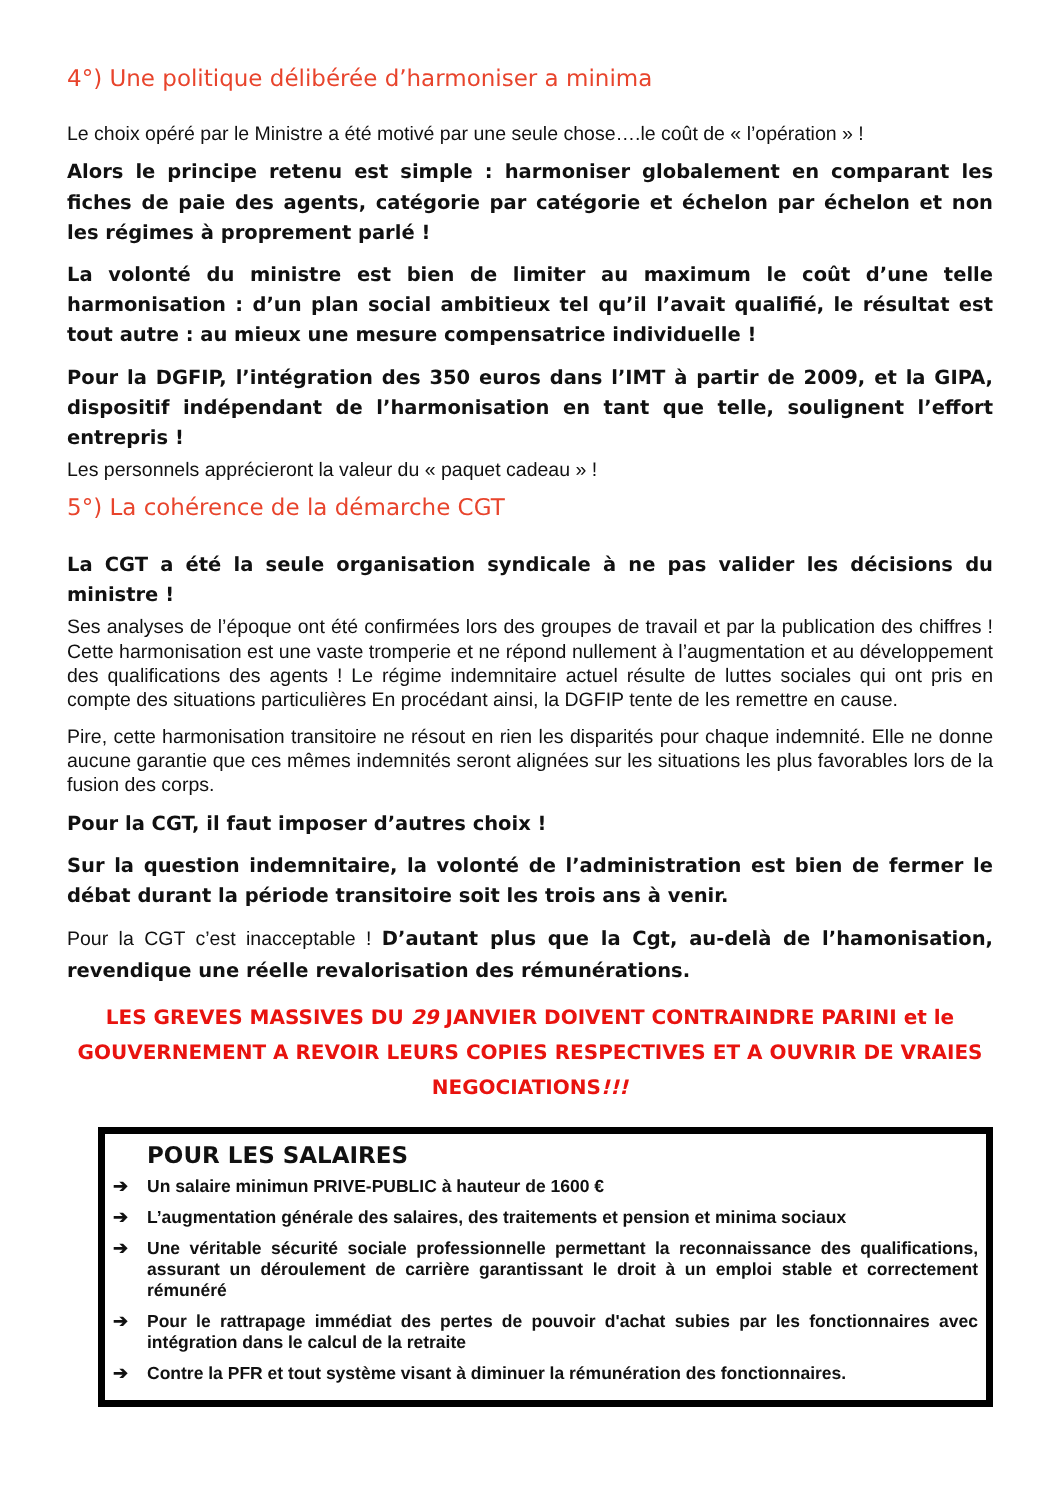4°) Une politique délibérée d’harmoniser a minima
Le choix opéré par le Ministre a été motivé par une seule chose….le coût de « l’opération » !
Alors le principe retenu est simple : harmoniser globalement en comparant les fiches de paie des agents, catégorie par catégorie et échelon par échelon et non les régimes à proprement parlé !
La volonté du ministre est bien de limiter au maximum le coût d’une telle harmonisation : d’un plan social ambitieux tel qu’il l’avait qualifié, le résultat est tout autre : au mieux une mesure compensatrice individuelle !
Pour la DGFIP, l’intégration des 350 euros dans l’IMT à partir de 2009, et la GIPA, dispositif indépendant de l’harmonisation en tant que telle, soulignent l’effort entrepris !
Les personnels apprécieront la valeur du « paquet cadeau » !
5°) La cohérence de la démarche CGT
La CGT a été la seule organisation syndicale à ne pas valider les décisions du ministre !
Ses analyses de l’époque ont été confirmées lors des groupes de travail et par la publication des chiffres ! Cette harmonisation est une vaste tromperie et ne répond nullement à l’augmentation et au développement des qualifications des agents ! Le régime indemnitaire actuel résulte de luttes sociales qui ont pris en compte des situations particulières En procédant ainsi, la DGFIP tente de les remettre en cause.
Pire, cette harmonisation transitoire ne résout en rien les disparités pour chaque indemnité. Elle ne donne aucune garantie que ces mêmes indemnités seront alignées sur les situations les plus favorables lors de la fusion des corps.
Pour la CGT, il faut imposer d’autres choix !
Sur la question indemnitaire, la volonté de l’administration est bien de fermer le débat durant la période transitoire soit les trois ans à venir.
Pour la CGT c’est inacceptable ! D’autant plus que la Cgt, au-delà de l’hamonisation, revendique une réelle revalorisation des rémunérations.
LES GREVES MASSIVES DU 29 JANVIER DOIVENT CONTRAINDRE PARINI et le GOUVERNEMENT A REVOIR LEURS COPIES RESPECTIVES ET A OUVRIR DE VRAIES NEGOCIATIONS!!!
POUR LES SALAIRES
➔ Un salaire minimun PRIVE-PUBLIC à hauteur de 1600 €
➔ L’augmentation générale des salaires, des traitements et pension et minima sociaux
➔ Une véritable sécurité sociale professionnelle permettant la reconnaissance des qualifications, assurant un déroulement de carrière garantissant le droit à un emploi stable et correctement rémunéré
➔ Pour le rattrapage immédiat des pertes de pouvoir d'achat subies par les fonctionnaires avec intégration dans le calcul de la retraite
➔ Contre la PFR et tout système visant à diminuer la rémunération des fonctionnaires.